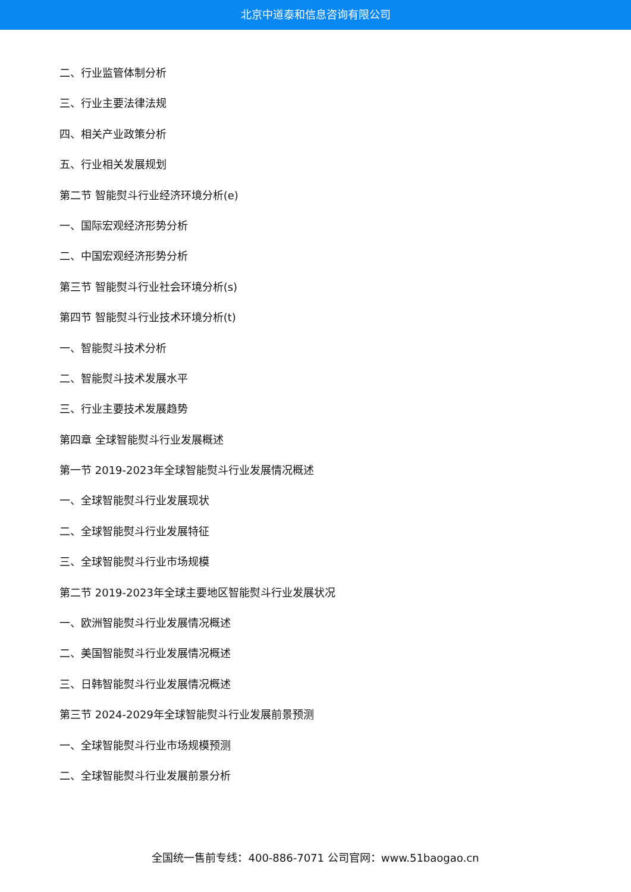北京中道泰和信息咨询有限公司
二、行业监管体制分析
三、行业主要法律法规
四、相关产业政策分析
五、行业相关发展规划
第二节 智能熨斗行业经济环境分析(e)
一、国际宏观经济形势分析
二、中国宏观经济形势分析
第三节 智能熨斗行业社会环境分析(s)
第四节 智能熨斗行业技术环境分析(t)
一、智能熨斗技术分析
二、智能熨斗技术发展水平
三、行业主要技术发展趋势
第四章 全球智能熨斗行业发展概述
第一节 2019-2023年全球智能熨斗行业发展情况概述
一、全球智能熨斗行业发展现状
二、全球智能熨斗行业发展特征
三、全球智能熨斗行业市场规模
第二节 2019-2023年全球主要地区智能熨斗行业发展状况
一、欧洲智能熨斗行业发展情况概述
二、美国智能熨斗行业发展情况概述
三、日韩智能熨斗行业发展情况概述
第三节 2024-2029年全球智能熨斗行业发展前景预测
一、全球智能熨斗行业市场规模预测
二、全球智能熨斗行业发展前景分析
全国统一售前专线：400-886-7071 公司官网：www.51baogao.cn